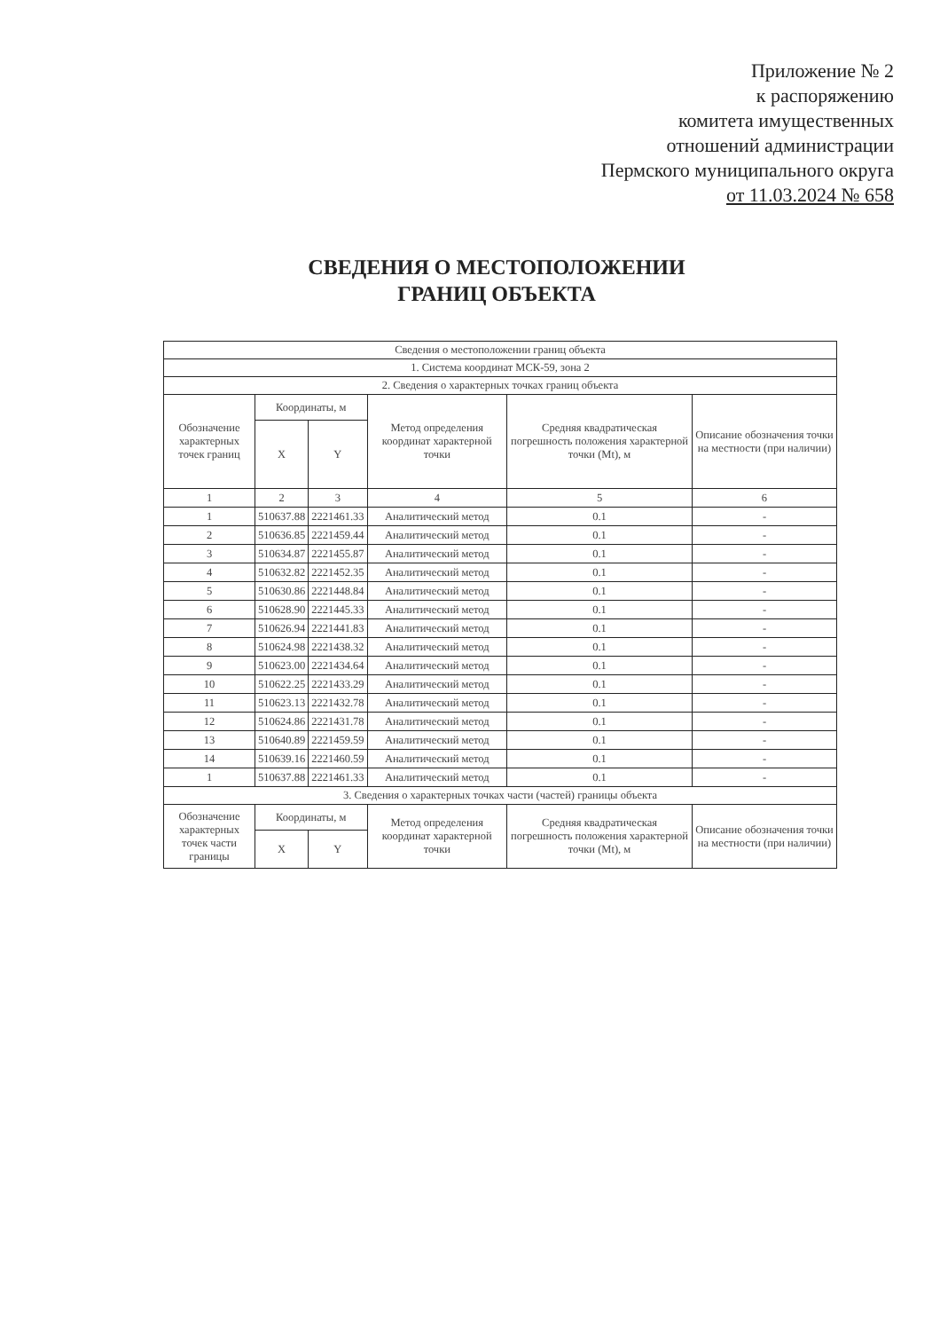Приложение № 2
к распоряжению
комитета имущественных
отношений администрации
Пермского муниципального округа
от 11.03.2024 № 658
СВЕДЕНИЯ О МЕСТОПОЛОЖЕНИИ
ГРАНИЦ ОБЪЕКТА
| Сведения о местоположении границ объекта | | | | | |
| --- | --- | --- | --- | --- | --- |
| 1. Система координат МСК-59, зона 2 | | | | | |
| 2. Сведения о характерных точках границ объекта | | | | | |
| Обозначение характерных точек границ | Координаты, м | | Метод определения координат характерной точки | Средняя квадратическая погрешность положения характерной точки (Mt), м | Описание обозначения точки на местности (при наличии) |
| | X | Y | | | |
| 1 | 2 | 3 | 4 | 5 | 6 |
| 1 | 510637.88 | 2221461.33 | Аналитический метод | 0.1 | - |
| 2 | 510636.85 | 2221459.44 | Аналитический метод | 0.1 | - |
| 3 | 510634.87 | 2221455.87 | Аналитический метод | 0.1 | - |
| 4 | 510632.82 | 2221452.35 | Аналитический метод | 0.1 | - |
| 5 | 510630.86 | 2221448.84 | Аналитический метод | 0.1 | - |
| 6 | 510628.90 | 2221445.33 | Аналитический метод | 0.1 | - |
| 7 | 510626.94 | 2221441.83 | Аналитический метод | 0.1 | - |
| 8 | 510624.98 | 2221438.32 | Аналитический метод | 0.1 | - |
| 9 | 510623.00 | 2221434.64 | Аналитический метод | 0.1 | - |
| 10 | 510622.25 | 2221433.29 | Аналитический метод | 0.1 | - |
| 11 | 510623.13 | 2221432.78 | Аналитический метод | 0.1 | - |
| 12 | 510624.86 | 2221431.78 | Аналитический метод | 0.1 | - |
| 13 | 510640.89 | 2221459.59 | Аналитический метод | 0.1 | - |
| 14 | 510639.16 | 2221460.59 | Аналитический метод | 0.1 | - |
| 1 | 510637.88 | 2221461.33 | Аналитический метод | 0.1 | - |
| 3. Сведения о характерных точках части (частей) границы объекта | | | | | |
| Обозначение характерных точек части границы | Координаты, м | | Метод определения координат характерной точки | Средняя квадратическая погрешность положения характерной точки (Mt), м | Описание обозначения точки на местности (при наличии) |
| | X | Y | | | |